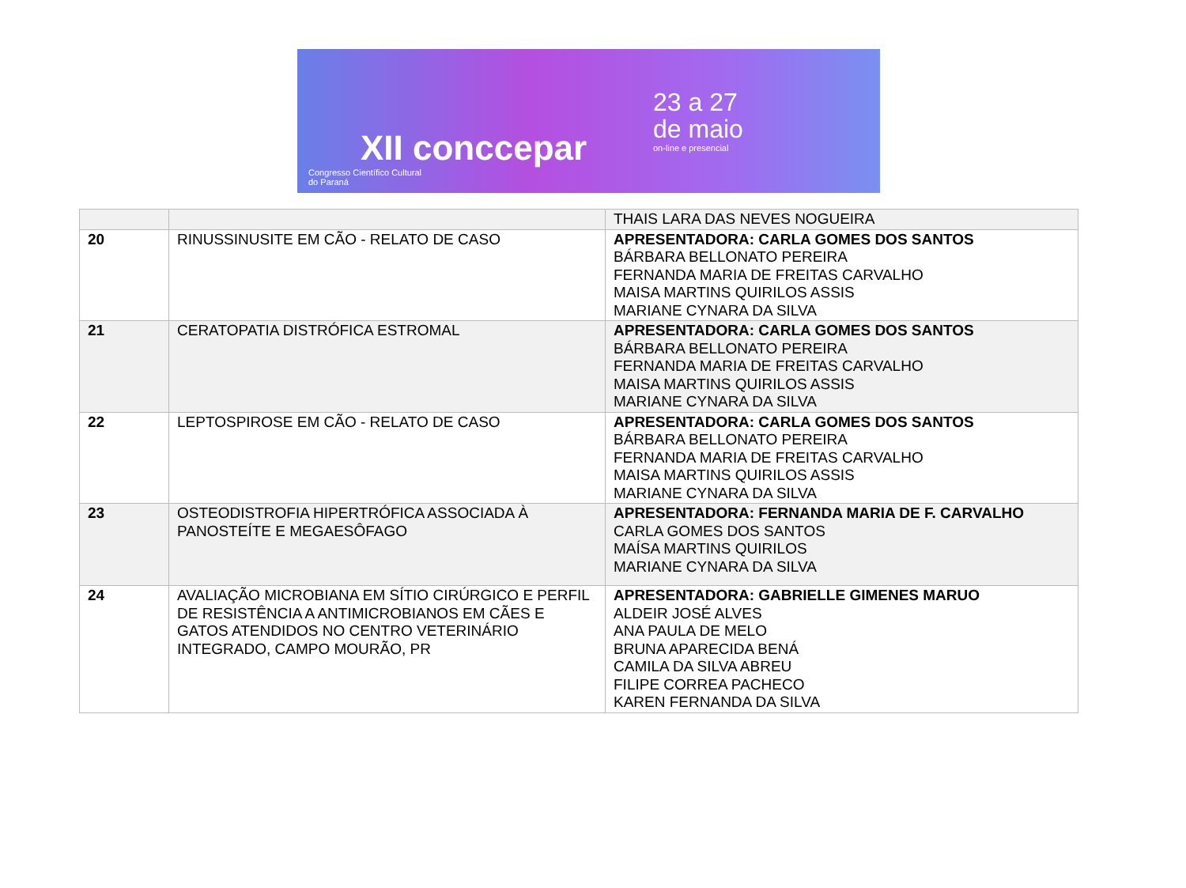XII conccepar
Congresso Científico Cultural
do Paraná
23 a 27
de maio
on-line e presencial
| | | THAIS LARA DAS NEVES NOGUEIRA |
| 20 | RINUSSINUSITE EM CÃO - RELATO DE CASO | APRESENTADORA: CARLA GOMES DOS SANTOS BÁRBARA BELLONATO PEREIRA FERNANDA MARIA DE FREITAS CARVALHO MAISA MARTINS QUIRILOS ASSIS MARIANE CYNARA DA SILVA |
| 21 | CERATOPATIA DISTRÓFICA ESTROMAL | APRESENTADORA: CARLA GOMES DOS SANTOS BÁRBARA BELLONATO PEREIRA FERNANDA MARIA DE FREITAS CARVALHO MAISA MARTINS QUIRILOS ASSIS MARIANE CYNARA DA SILVA |
| 22 | LEPTOSPIROSE EM CÃO - RELATO DE CASO | APRESENTADORA: CARLA GOMES DOS SANTOS BÁRBARA BELLONATO PEREIRA FERNANDA MARIA DE FREITAS CARVALHO MAISA MARTINS QUIRILOS ASSIS MARIANE CYNARA DA SILVA |
| 23 | OSTEODISTROFIA HIPERTRÓFICA ASSOCIADA À PANOSTEÍTE E MEGAESÔFAGO | APRESENTADORA: FERNANDA MARIA DE F. CARVALHO CARLA GOMES DOS SANTOS MAÍSA MARTINS QUIRILOS MARIANE CYNARA DA SILVA |
| 24 | AVALIAÇÃO MICROBIANA EM SÍTIO CIRÚRGICO E PERFIL DE RESISTÊNCIA A ANTIMICROBIANOS EM CÃES E GATOS ATENDIDOS NO CENTRO VETERINÁRIO INTEGRADO, CAMPO MOURÃO, PR | APRESENTADORA: GABRIELLE GIMENES MARUO ALDEIR JOSÉ ALVES ANA PAULA DE MELO BRUNA APARECIDA BENÁ CAMILA DA SILVA ABREU FILIPE CORREA PACHECO KAREN FERNANDA DA SILVA |